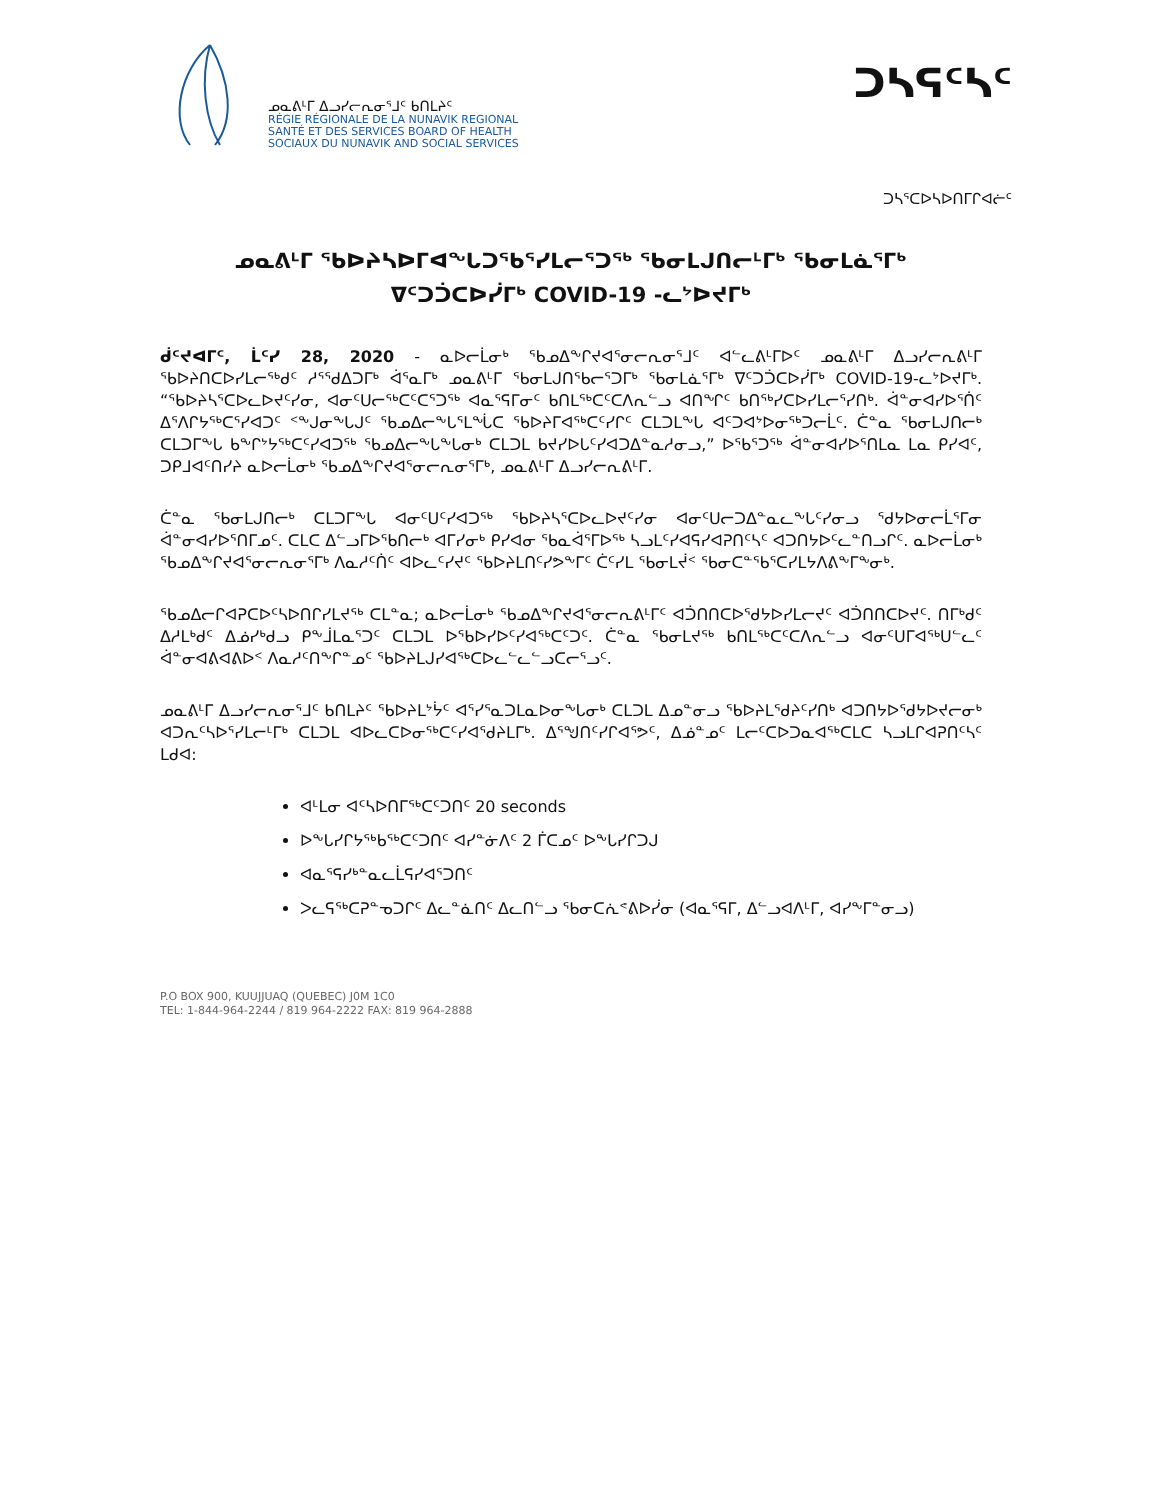ᓄᓇᕕᒻᒥ ᐃᓗᓯᓕᕆᓂᕐᒧᑦ ᑲᑎᒪᔨᑦ
RÉGIE RÉGIONALE DE LA NUNAVIK REGIONAL
SANTÉ ET DES SERVICES BOARD OF HEALTH
SOCIAUX DU NUNAVIK AND SOCIAL SERVICES
ᑐᓴᕋᑦᓴᑦ
ᑐᓴᕐᑕᐅᓴᐅᑎᒥᒋᐊᓖᑦ
ᓄᓇᕕᒻᒥ ᖃᐅᔨᓴᐅᒥᐊᖕᒐᑐᖃᕐᓯᒪᓕᕐᑐᖅ ᖃᓂᒪᒍᑎᓕᒻᒥᒃ ᖃᓂᒪᓈᕐᒥᒃ
ᐁᑦᑐᑑᑕᐅᓰᒥᒃ COVID-19 -ᓚᔾᐅᔪᒥᒃ
ᑰᑦᔪᐊᒥᑦ, ᒫᑦᓯ 28, 2020 - ᓇᐅᓕᒫᓂᒃ ᖃᓄᐃᖕᒋᔪᐊᕐᓂᓕᕆᓂᕐᒧᑦ ᐊᓪᓚᕕᒻᒥᐅᑦ ᓄᓇᕕᒻᒥ ᐃᓗᓯᓕᕆᕕᒻᒥ ᖃᐅᔨᑎᑕᐅᓯᒪᓕᖅᑯᑦ ᓱᕐᖁᐃᑐᒥᒃ ᐋᕐᓇᒥᒃ ᓄᓇᕕᒻᒥ ᖃᓂᒪᒍᑎᖃᓕᕐᑐᒥᒃ ᖃᓂᒪᓈᕐᒥᒃ ᐁᑦᑐᑑᑕᐅᓰᒥᒃ COVID-19-ᓚᔾᐅᔪᒥᒃ. “ᖃᐅᔨᓴᕐᑕᐅᓚᐅᔪᑦᓯᓂ, ᐊᓂᑦᑌᓕᖅᑕᑦᑕᕐᑐᖅ ᐊᓇᕐᕋᒥᓂᑦ ᑲᑎᒪᖅᑕᑦᑕᐱᕆᓪᓗ ᐊᑎᖏᑦ ᑲᑎᖅᓯᑕᐅᓯᒪᓕᕐᓯᑎᒃ. ᐋᓐᓂᐊᓯᐅᕐᑏᑦ ᐃᕐᐱᒋᔭᖅᑕᕐᓯᐊᑐᑦ ᑉᖕᒍᓂᖕᒐᒍᑦ ᖃᓄᐃᓕᖕᒐᕐᒪᖔᑕ ᖃᐅᔨᒥᐊᖅᑕᑦᓯᒋᑦ ᑕᒪᑐᒪᖕᒐ ᐊᑦᑐᐊᔾᐅᓂᖅᑐᓕᒫᑦ. ᑖᓐᓇ ᖃᓂᒪᒍᑎᓕᒃ ᑕᒪᑐᒥᖕᒐ ᑲᖕᒋᔾᔭᖅᑕᑦᓯᐊᑐᖅ ᖃᓄᐃᓕᖕᒐᖕᒐᓂᒃ ᑕᒪᑐᒪ ᑲᔪᓯᐅᒐᑦᓯᐊᑐᐃᓐᓇᓱᓂᓗ,” ᐅᖃᕐᑐᖅ ᐋᓐᓂᐊᓯᐅᕐᑎᒪᓇ ᒪᓇ ᑭᓯᐊᑦ, ᑐᑭᒧᐊᑦᑎᓯᔨ ᓇᐅᓕᒫᓂᒃ ᖃᓄᐃᖕᒋᔪᐊᕐᓂᓕᕆᓂᕐᒥᒃ, ᓄᓇᕕᒻᒥ ᐃᓗᓯᓕᕆᕕᒻᒥ.
ᑖᓐᓇ ᖃᓂᒪᒍᑎᓕᒃ ᑕᒪᑐᒥᖕᒐ ᐊᓂᑦᑌᑦᓯᐊᑐᖅ ᖃᐅᔨᓴᕐᑕᐅᓚᐅᔪᑦᓯᓂ ᐊᓂᑦᑌᓕᑐᐃᓐᓇᓚᖕᒐᑦᓯᓂᓗ ᖁᔭᐅᓂᓕᒫᕐᒥᓂ ᐋᓐᓂᐊᓯᐅᕐᑎᒥᓄᑦ. ᑕᒪᑕ ᐃᓪᓗᒥᐅᖃᑎᓕᒃ ᐊᒥᓯᓂᒃ ᑭᓯᐊᓂ ᖃᓇᐋᕐᒥᐅᖅ ᓴᓗᒪᑦᓯᐊᕋᓯᐊᕈᑎᑦᓴᑦ ᐊᑐᑎᔭᐅᑦᓚᓐᑎᓗᒋᑦ. ᓇᐅᓕᒫᓂᒃ ᖃᓄᐃᖕᒋᔪᐊᕐᓂᓕᕆᓂᕐᒥᒃ ᐱᓇᓱᑦᑏᑦ ᐊᐅᓚᑦᓯᔪᑦ ᖃᐅᔨᒪᑎᑦᓯᕗᖕᒥᑦ ᑖᑦᓯᒪ ᖃᓂᒪᔫᑉ ᖃᓂᑕᓐᖃᕐᑕᓯᒪᔭᐱᕕᖕᒥᖕᓂᒃ.
ᖃᓄᐃᓕᒋᐊᕈᑕᐅᑦᓴᐅᑎᒋᓯᒪᔪᖅ ᑕᒪᓐᓇ; ᓇᐅᓕᒫᓂᒃ ᖃᓄᐃᖕᒋᔪᐊᕐᓂᓕᕆᕕᒻᒥᑦ ᐊᑑᑎᑎᑕᐅᖁᔭᐅᓯᒪᓕᔪᑦ ᐊᑑᑎᑎᑕᐅᔪᑦ. ᑎᒥᒃᑯᑦ ᐃᓱᒪᒃᑯᑦ ᐃᓅᓯᒃᑯᓗ ᑭᖕᒨᒪᓇᕐᑐᑦ ᑕᒪᑐᒪ ᐅᖃᐅᓯᐅᑦᓯᐊᖅᑕᑦᑐᑦ. ᑖᓐᓇ ᖃᓂᒪᔪᖅ ᑲᑎᒪᖅᑕᑦᑕᐱᕆᓪᓗ ᐊᓂᑦᑌᒥᐊᖅᑌᓪᓚᑦ ᐋᓐᓂᐊᕕᐊᕕᐅᑉ ᐱᓇᓱᑦᑎᖕᒋᓐᓄᑦ ᖃᐅᔨᒪᒍᓯᐊᖅᑕᐅᓚᓪᓚᓪᓗᑕᓕᕐᓗᑦ.
ᓄᓇᕕᒻᒥ ᐃᓗᓯᓕᕆᓂᕐᒧᑦ ᑲᑎᒪᔨᑦ ᖃᐅᔨᒪᔾᔮᑦ ᐊᕐᓯᕐᓇᑐᒪᓇᐅᓂᖕᒐᓂᒃ ᑕᒪᑐᒪ ᐃᓄᓐᓂᓗ ᖃᐅᔨᒪᖁᔨᑦᓯᑎᒃ ᐊᑐᑎᔭᐅᖁᔭᐅᔪᓕᓂᒃ ᐊᑐᕆᑦᓴᐅᕐᓯᒪᓕᒻᒥᒃ ᑕᒪᑐᒪ ᐊᐅᓚᑕᐅᓂᖅᑕᑦᓯᐊᖁᔨᒪᒥᒃ. ᐃᕐᖑᑎᑦᓯᒋᐊᕐᕗᑦ, ᐃᓅᓐᓄᑦ ᒪᓕᑦᑕᐅᑐᓇᐊᖅᑕᒪᑕ ᓴᓗᒪᒋᐊᕈᑎᑦᓴᑦ ᒪᑯᐊ:
ᐊᒻᒪᓂ ᐊᑦᓴᐅᑎᒥᖅᑕᑦᑐᑎᑦ 20 seconds
ᐅᖕᒐᓯᒋᔭᖅᑲᖅᑕᑦᑐᑎᑦ ᐊᓯᓐᓃᐱᑦ 2 ᒦᑕᓄᑦ ᐅᖕᒐᓯᒋᑐᒍ
ᐊᓇᕐᕋᓯᒃᓐᓇᓚᒫᕋᓯᐊᕐᑐᑎᑦ
ᐳᓚᕋᖅᑕᕈᓐᓀᑐᒋᑦ ᐃᓚᓐᓈᑎᑦ ᐃᓚᑎᓪᓗ ᖃᓂᑕᕇᕝᕕᐅᓰᓂ (ᐊᓇᕐᕋᒥ, ᐃᓪᓗᐊᐱᒻᒥ, ᐊᓯᖕᒥᓐᓂᓗ)
P.O BOX 900, KUUJJUAQ (QUEBEC) J0M 1C0
TEL: 1-844-964-2244 / 819 964-2222 FAX: 819 964-2888